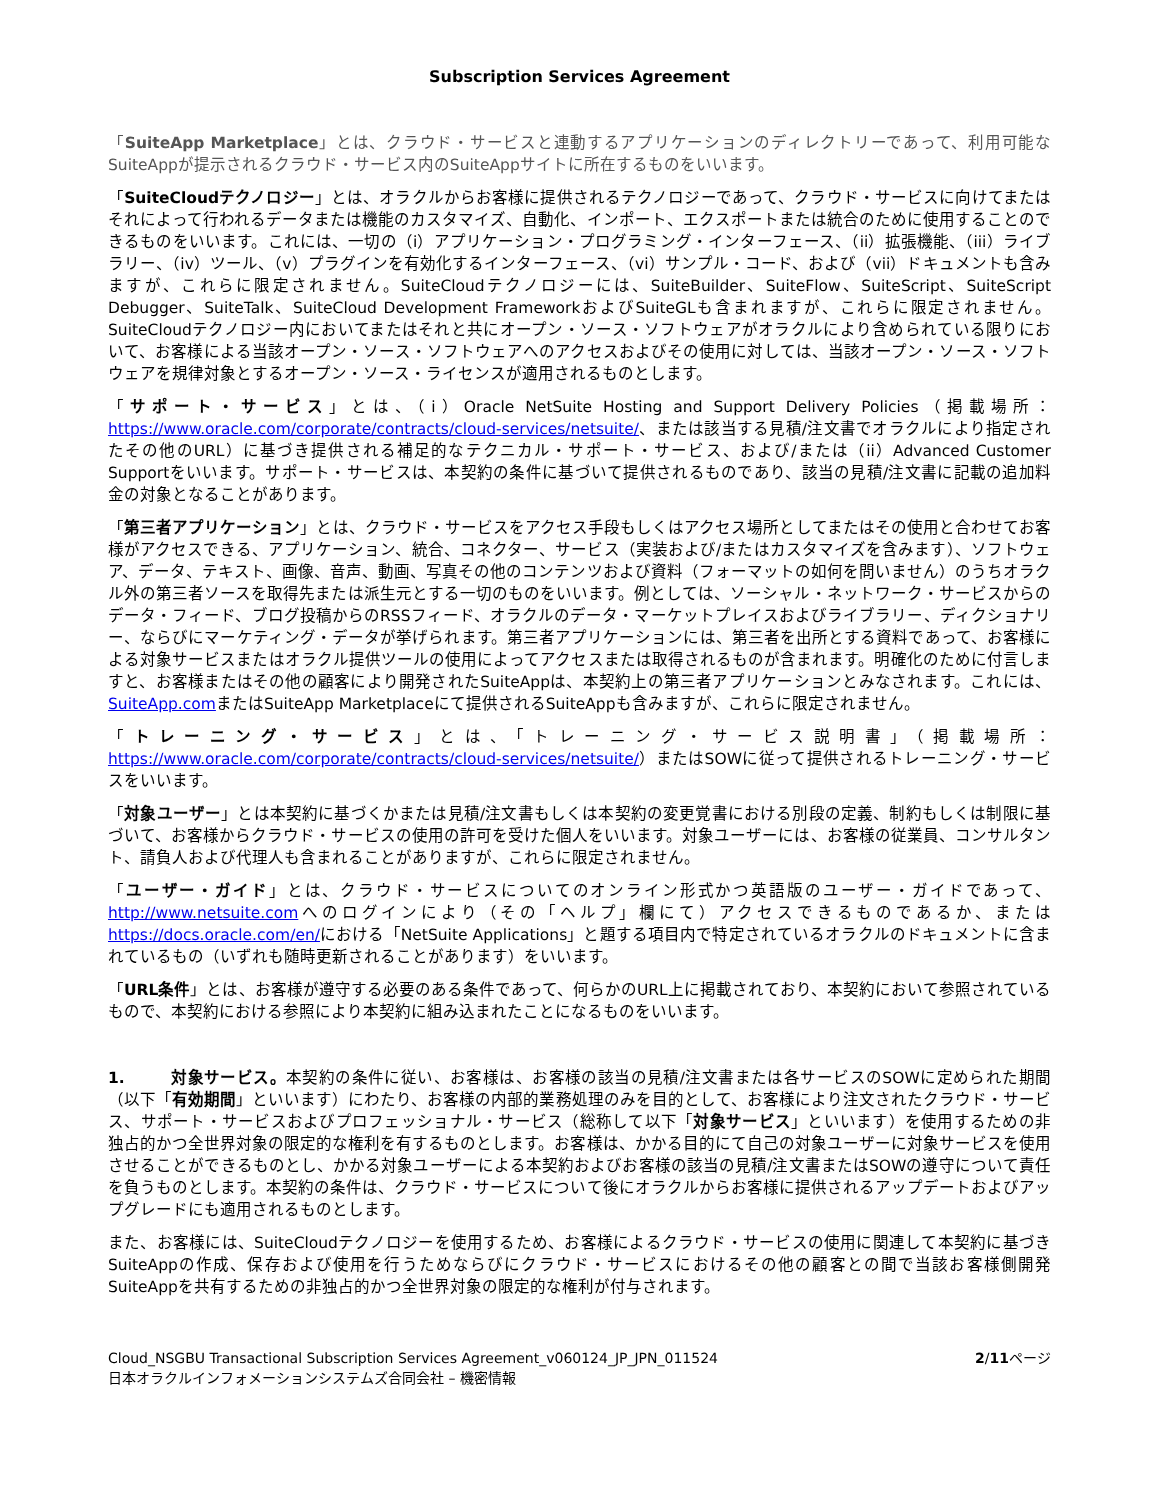Subscription Services Agreement
「SuiteApp Marketplace」とは、クラウド・サービスと連動するアプリケーションのディレクトリーであって、利用可能なSuiteAppが提示されるクラウド・サービス内のSuiteAppサイトに所在するものをいいます。
「SuiteCloudテクノロジー」とは、オラクルからお客様に提供されるテクノロジーであって、クラウド・サービスに向けてまたはそれによって行われるデータまたは機能のカスタマイズ、自動化、インポート、エクスポートまたは統合のために使用することのできるものをいいます。これには、一切の（i）アプリケーション・プログラミング・インターフェース、（ii）拡張機能、（iii）ライブラリー、（iv）ツール、（v）プラグインを有効化するインターフェース、（vi）サンプル・コード、および（vii）ドキュメントも含みますが、これらに限定されません。SuiteCloudテクノロジーには、SuiteBuilder、SuiteFlow、SuiteScript、SuiteScript Debugger、SuiteTalk、SuiteCloud Development FrameworkおよびSuiteGLも含まれますが、これらに限定されません。SuiteCloudテクノロジー内においてまたはそれと共にオープン・ソース・ソフトウェアがオラクルにより含められている限りにおいて、お客様による当該オープン・ソース・ソフトウェアへのアクセスおよびその使用に対しては、当該オープン・ソース・ソフトウェアを規律対象とするオープン・ソース・ライセンスが適用されるものとします。
「サポート・サービス」とは、（i）Oracle NetSuite Hosting and Support Delivery Policies（掲載場所：https://www.oracle.com/corporate/contracts/cloud-services/netsuite/、または該当する見積/注文書でオラクルにより指定されたその他のURL）に基づき提供される補足的なテクニカル・サポート・サービス、および/または（ii）Advanced Customer Supportをいいます。サポート・サービスは、本契約の条件に基づいて提供されるものであり、該当の見積/注文書に記載の追加料金の対象となることがあります。
「第三者アプリケーション」とは、クラウド・サービスをアクセス手段もしくはアクセス場所としてまたはその使用と合わせてお客様がアクセスできる、アプリケーション、統合、コネクター、サービス（実装および/またはカスタマイズを含みます）、ソフトウェア、データ、テキスト、画像、音声、動画、写真その他のコンテンツおよび資料（フォーマットの如何を問いません）のうちオラクル外の第三者ソースを取得先または派生元とする一切のものをいいます。例としては、ソーシャル・ネットワーク・サービスからのデータ・フィード、ブログ投稿からのRSSフィード、オラクルのデータ・マーケットプレイスおよびライブラリー、ディクショナリー、ならびにマーケティング・データが挙げられます。第三者アプリケーションには、第三者を出所とする資料であって、お客様による対象サービスまたはオラクル提供ツールの使用によってアクセスまたは取得されるものが含まれます。明確化のために付言しますと、お客様またはその他の顧客により開発されたSuiteAppは、本契約上の第三者アプリケーションとみなされます。これには、SuiteApp.comまたはSuiteApp Marketplaceにて提供されるSuiteAppも含みますが、これらに限定されません。
「トレーニング・サービス」とは、「トレーニング・サービス説明書」（掲載場所：https://www.oracle.com/corporate/contracts/cloud-services/netsuite/）またはSOWに従って提供されるトレーニング・サービスをいいます。
「対象ユーザー」とは本契約に基づくかまたは見積/注文書もしくは本契約の変更覚書における別段の定義、制約もしくは制限に基づいて、お客様からクラウド・サービスの使用の許可を受けた個人をいいます。対象ユーザーには、お客様の従業員、コンサルタント、請負人および代理人も含まれることがありますが、これらに限定されません。
「ユーザー・ガイド」とは、クラウド・サービスについてのオンライン形式かつ英語版のユーザー・ガイドであって、http://www.netsuite.comへのログインにより（その「ヘルプ」欄にて）アクセスできるものであるか、またはhttps://docs.oracle.com/en/における「NetSuite Applications」と題する項目内で特定されているオラクルのドキュメントに含まれているもの（いずれも随時更新されることがあります）をいいます。
「URL条件」とは、お客様が遵守する必要のある条件であって、何らかのURL上に掲載されており、本契約において参照されているもので、本契約における参照により本契約に組み込まれたことになるものをいいます。
1. 対象サービス。本契約の条件に従い、お客様は、お客様の該当の見積/注文書または各サービスのSOWに定められた期間（以下「有効期間」といいます）にわたり、お客様の内部的業務処理のみを目的として、お客様により注文されたクラウド・サービス、サポート・サービスおよびプロフェッショナル・サービス（総称して以下「対象サービス」といいます）を使用するための非独占的かつ全世界対象の限定的な権利を有するものとします。お客様は、かかる目的にて自己の対象ユーザーに対象サービスを使用させることができるものとし、かかる対象ユーザーによる本契約およびお客様の該当の見積/注文書またはSOWの遵守について責任を負うものとします。本契約の条件は、クラウド・サービスについて後にオラクルからお客様に提供されるアップデートおよびアップグレードにも適用されるものとします。
また、お客様には、SuiteCloudテクノロジーを使用するため、お客様によるクラウド・サービスの使用に関連して本契約に基づきSuiteAppの作成、保存および使用を行うためならびにクラウド・サービスにおけるその他の顧客との間で当該お客様側開発SuiteAppを共有するための非独占的かつ全世界対象の限定的な権利が付与されます。
Cloud_NSGBU Transactional Subscription Services Agreement_v060124_JP_JPN_011524
日本オラクルインフォメーションシステムズ合同会社 – 機密情報
2/11ページ